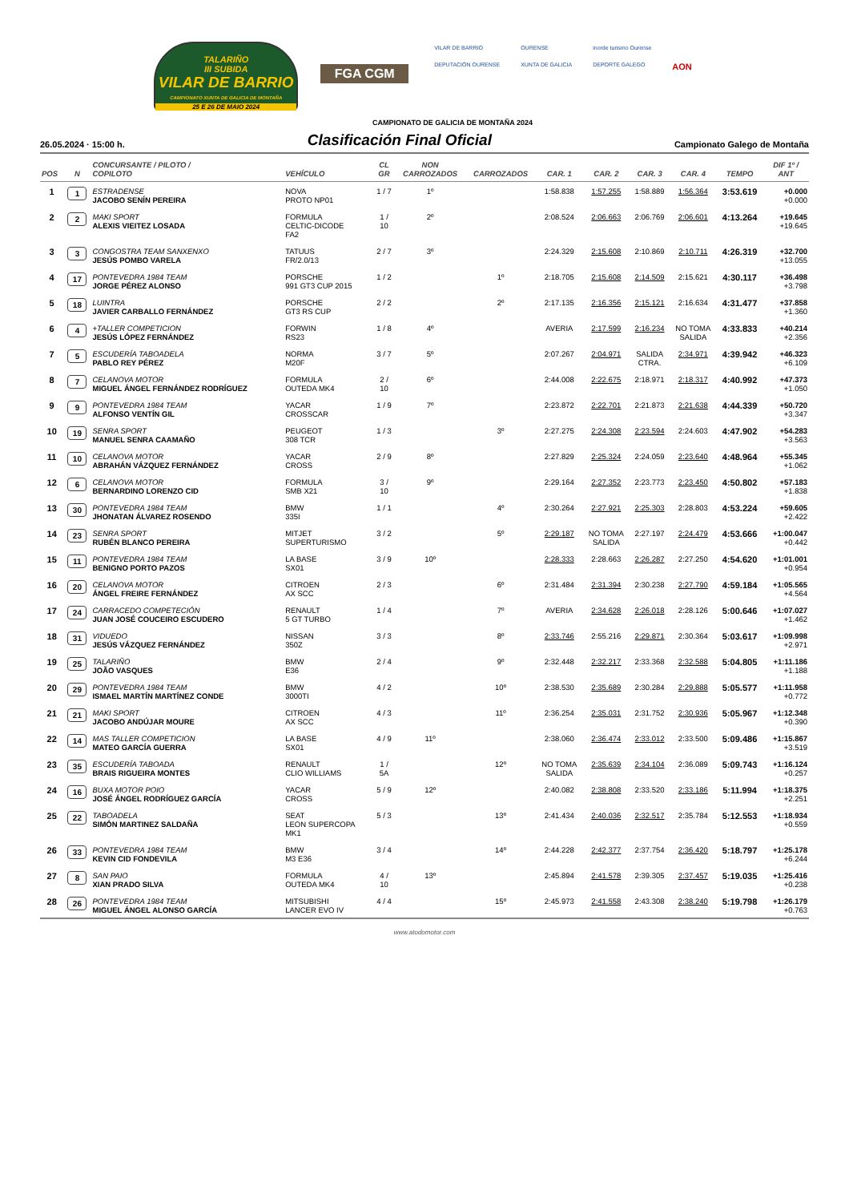TALARIÑO
III SUBIDA
VILAR DE BARRIO
CAMPIONATO XUNTA DE GALICIA DE MONTAÑA
25 E 26 DE MAIO 2024
FGA CGM
VILAR DE BARRIO
OURENSE
inorde turismo Ourense
DEPUTACIÓN OURENSE
XUNTA DE GALICIA
DEPORTE GALEGO
AON
CAMPIONATO DE GALICIA DE MONTAÑA 2024
26.05.2024 · 15:00 h.
Clasificación Final Oficial
Campionato Galego de Montaña
| POS | N | CONCURSANTE / PILOTO / COPILOTO | VEHÍCULO | CL GR | NON CARROZADOS | CARROZADOS | CAR. 1 | CAR. 2 | CAR. 3 | CAR. 4 | TEMPO | DIF 1º / ANT |
| --- | --- | --- | --- | --- | --- | --- | --- | --- | --- | --- | --- | --- |
| 1 | 1 | ESTRADENSE JACOBO SENÍN PEREIRA | NOVA PROTO NP01 | 1 / 7 | 1º | | 1:58.838 | 1:57.255 | 1:58.889 | 1:56.364 | 3:53.619 | +0.000 +0.000 |
| 2 | 2 | MAKI SPORT ALEXIS VIEITEZ LOSADA | FORMULA CELTIC-DICODE FA2 | 1 / 10 | 2º | | 2:08.524 | 2:06.663 | 2:06.769 | 2:06.601 | 4:13.264 | +19.645 +19.645 |
| 3 | 3 | CONGOSTRA TEAM SANXENXO JESÚS POMBO VARELA | TATUUS FR/2.0/13 | 2 / 7 | 3º | | 2:24.329 | 2:15.608 | 2:10.869 | 2:10.711 | 4:26.319 | +32.700 +13.055 |
| 4 | 17 | PONTEVEDRA 1984 TEAM JORGE PÉREZ ALONSO | PORSCHE 991 GT3 CUP 2015 | 1 / 2 | | 1º | 2:18.705 | 2:15.608 | 2:14.509 | 2:15.621 | 4:30.117 | +36.498 +3.798 |
| 5 | 18 | LUINTRA JAVIER CARBALLO FERNÁNDEZ | PORSCHE GT3 RS CUP | 2 / 2 | | 2º | 2:17.135 | 2:16.356 | 2:15.121 | 2:16.634 | 4:31.477 | +37.858 +1.360 |
| 6 | 4 | +TALLER COMPETICION JESÚS LÓPEZ FERNÁNDEZ | FORWIN RS23 | 1 / 8 | 4º | | AVERIA | 2:17.599 | 2:16.234 | NO TOMA SALIDA | 4:33.833 | +40.214 +2.356 |
| 7 | 5 | ESCUDERÍA TABOADELA PABLO REY PÉREZ | NORMA M20F | 3 / 7 | 5º | | 2:07.267 | 2:04.971 | SALIDA CTRA. | 2:34.971 | 4:39.942 | +46.323 +6.109 |
| 8 | 7 | CELANOVA MOTOR MIGUEL ÁNGEL FERNÁNDEZ RODRÍGUEZ | FORMULA OUTEDA MK4 | 2 / 10 | 6º | | 2:44.008 | 2:22.675 | 2:18.971 | 2:18.317 | 4:40.992 | +47.373 +1.050 |
| 9 | 9 | PONTEVEDRA 1984 TEAM ALFONSO VENTÍN GIL | YACAR CROSSCAR | 1 / 9 | 7º | | 2:23.872 | 2:22.701 | 2:21.873 | 2:21.638 | 4:44.339 | +50.720 +3.347 |
| 10 | 19 | SENRA SPORT MANUEL SENRA CAAMAÑO | PEUGEOT 308 TCR | 1 / 3 | | 3º | 2:27.275 | 2:24.308 | 2:23.594 | 2:24.603 | 4:47.902 | +54.283 +3.563 |
| 11 | 10 | CELANOVA MOTOR ABRAHÁN VÁZQUEZ FERNÁNDEZ | YACAR CROSS | 2 / 9 | 8º | | 2:27.829 | 2:25.324 | 2:24.059 | 2:23.640 | 4:48.964 | +55.345 +1.062 |
| 12 | 6 | CELANOVA MOTOR BERNARDINO LORENZO CID | FORMULA SMB X21 | 3 / 10 | 9º | | 2:29.164 | 2:27.352 | 2:23.773 | 2:23.450 | 4:50.802 | +57.183 +1.838 |
| 13 | 30 | PONTEVEDRA 1984 TEAM JHONATAN ÁLVAREZ ROSENDO | BMW 335I | 1 / 1 | | 4º | 2:30.264 | 2:27.921 | 2:25.303 | 2:28.803 | 4:53.224 | +59.605 +2.422 |
| 14 | 23 | SENRA SPORT RUBÉN BLANCO PEREIRA | MITJET SUPERTURISMO | 3 / 2 | | 5º | 2:29.187 | NO TOMA SALIDA | 2:27.197 | 2:24.479 | 4:53.666 | +1:00.047 +0.442 |
| 15 | 11 | PONTEVEDRA 1984 TEAM BENIGNO PORTO PAZOS | LA BASE SX01 | 3 / 9 | 10º | | 2:28.333 | 2:28.663 | 2:26.287 | 2:27.250 | 4:54.620 | +1:01.001 +0.954 |
| 16 | 20 | CELANOVA MOTOR ÁNGEL FREIRE FERNÁNDEZ | CITROEN AX SCC | 2 / 3 | | 6º | 2:31.484 | 2:31.394 | 2:30.238 | 2:27.790 | 4:59.184 | +1:05.565 +4.564 |
| 17 | 24 | CARRACEDO COMPETECIÓN JUAN JOSÉ COUCEIRO ESCUDERO | RENAULT 5 GT TURBO | 1 / 4 | | 7º | AVERIA | 2:34.628 | 2:26.018 | 2:28.126 | 5:00.646 | +1:07.027 +1.462 |
| 18 | 31 | VIDUEDO JESÚS VÁZQUEZ FERNÁNDEZ | NISSAN 350Z | 3 / 3 | | 8º | 2:33.746 | 2:55.216 | 2:29.871 | 2:30.364 | 5:03.617 | +1:09.998 +2.971 |
| 19 | 25 | TALARIÑO JOÃO VASQUES | BMW E36 | 2 / 4 | | 9º | 2:32.448 | 2:32.217 | 2:33.368 | 2:32.588 | 5:04.805 | +1:11.186 +1.188 |
| 20 | 29 | PONTEVEDRA 1984 TEAM ISMAEL MARTÍN MARTÍNEZ CONDE | BMW 3000TI | 4 / 2 | | 10º | 2:38.530 | 2:35.689 | 2:30.284 | 2:29.888 | 5:05.577 | +1:11.958 +0.772 |
| 21 | 21 | MAKI SPORT JACOBO ANDÚJAR MOURE | CITROEN AX SCC | 4 / 3 | | 11º | 2:36.254 | 2:35.031 | 2:31.752 | 2:30.936 | 5:05.967 | +1:12.348 +0.390 |
| 22 | 14 | MAS TALLER COMPETICION MATEO GARCÍA GUERRA | LA BASE SX01 | 4 / 9 | 11º | | 2:38.060 | 2:36.474 | 2:33.012 | 2:33.500 | 5:09.486 | +1:15.867 +3.519 |
| 23 | 35 | ESCUDERÍA TABOADA BRAIS RIGUEIRA MONTES | RENAULT CLIO WILLIAMS | 1 / 5A | | 12º | NO TOMA SALIDA | 2:35.639 | 2:34.104 | 2:36.089 | 5:09.743 | +1:16.124 +0.257 |
| 24 | 16 | BUXA MOTOR POIO JOSÉ ÁNGEL RODRÍGUEZ GARCÍA | YACAR CROSS | 5 / 9 | 12º | | 2:40.082 | 2:38.808 | 2:33.520 | 2:33.186 | 5:11.994 | +1:18.375 +2.251 |
| 25 | 22 | TABOADELA SIMÓN MARTINEZ SALDAÑA | SEAT LEON SUPERCOPA MK1 | 5 / 3 | | 13º | 2:41.434 | 2:40.036 | 2:32.517 | 2:35.784 | 5:12.553 | +1:18.934 +0.559 |
| 26 | 33 | PONTEVEDRA 1984 TEAM KEVIN CID FONDEVILA | BMW M3 E36 | 3 / 4 | | 14º | 2:44.228 | 2:42.377 | 2:37.754 | 2:36.420 | 5:18.797 | +1:25.178 +6.244 |
| 27 | 8 | SAN PAIO XIAN PRADO SILVA | FORMULA OUTEDA MK4 | 4 / 10 | 13º | | 2:45.894 | 2:41.578 | 2:39.305 | 2:37.457 | 5:19.035 | +1:25.416 +0.238 |
| 28 | 26 | PONTEVEDRA 1984 TEAM MIGUEL ÁNGEL ALONSO GARCÍA | MITSUBISHI LANCER EVO IV | 4 / 4 | | 15º | 2:45.973 | 2:41.558 | 2:43.308 | 2:38.240 | 5:19.798 | +1:26.179 +0.763 |
www.atodomotor.com